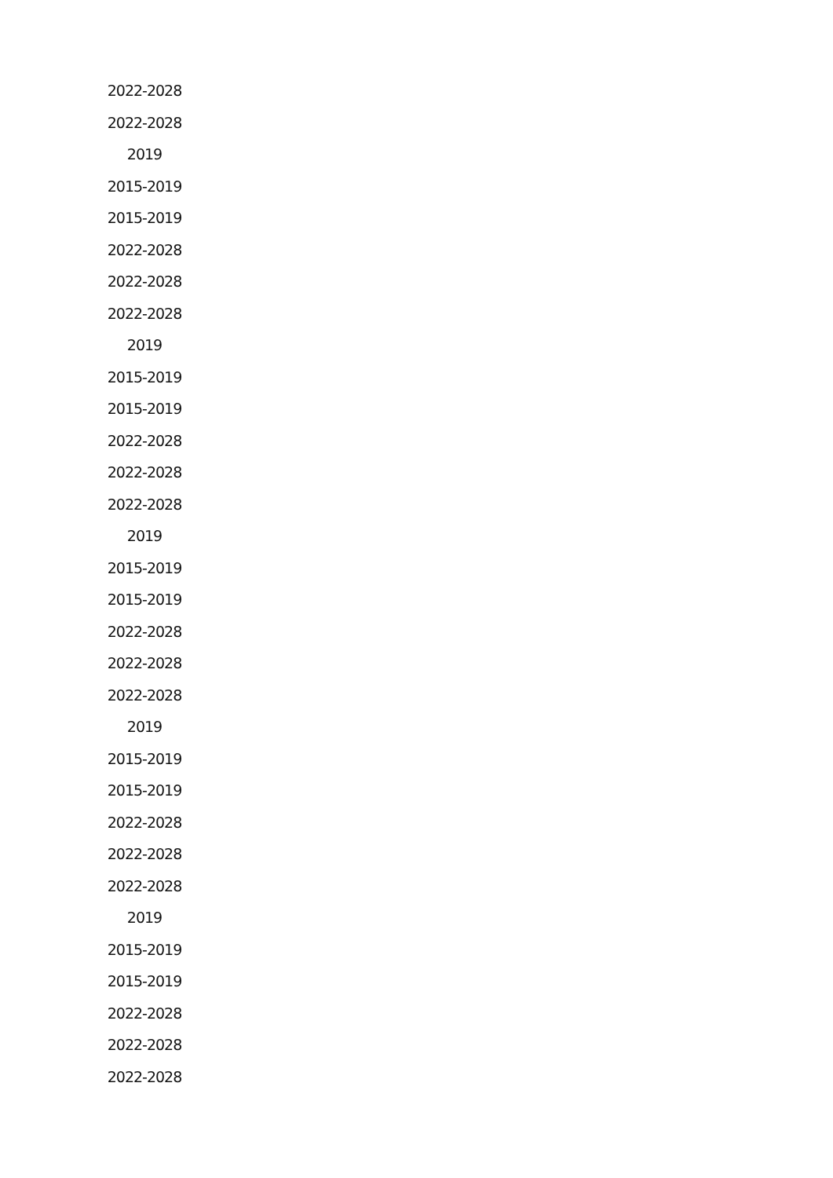2022-2028
2022-2028
2019
2015-2019
2015-2019
2022-2028
2022-2028
2022-2028
2019
2015-2019
2015-2019
2022-2028
2022-2028
2022-2028
2019
2015-2019
2015-2019
2022-2028
2022-2028
2022-2028
2019
2015-2019
2015-2019
2022-2028
2022-2028
2022-2028
2019
2015-2019
2015-2019
2022-2028
2022-2028
2022-2028